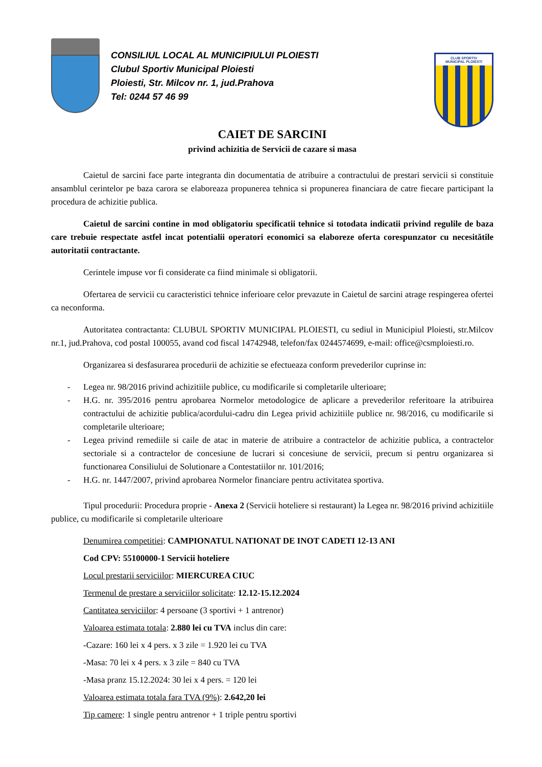CONSILIUL LOCAL AL MUNICIPIULUI PLOIESTI
Clubul Sportiv Municipal Ploiesti
Ploiesti, Str. Milcov nr. 1, jud.Prahova
Tel: 0244 57 46 99
CLUB SPORTIV
MUNICIPAL PLOIESTI
CAIET DE SARCINI
privind achizitia de Servicii de cazare si masa
Caietul de sarcini face parte integranta din documentatia de atribuire a contractului de prestari servicii si constituie ansamblul cerintelor pe baza carora se elaboreaza propunerea tehnica si propunerea financiara de catre fiecare participant la procedura de achizitie publica.
Caietul de sarcini contine in mod obligatoriu specificatii tehnice si totodata indicatii privind regulile de baza care trebuie respectate astfel incat potentialii operatori economici sa elaboreze oferta corespunzator cu necesitătile autoritatii contractante.
Cerintele impuse vor fi considerate ca fiind minimale si obligatorii.
Ofertarea de servicii cu caracteristici tehnice inferioare celor prevazute in Caietul de sarcini atrage respingerea ofertei ca neconforma.
Autoritatea contractanta: CLUBUL SPORTIV MUNICIPAL PLOIESTI, cu sediul in Municipiul Ploiesti, str.Milcov nr.1, jud.Prahova, cod postal 100055, avand cod fiscal 14742948, telefon/fax 0244574699, e-mail: office@csmploiesti.ro.
Organizarea si desfasurarea procedurii de achizitie se efectueaza conform prevederilor cuprinse in:
- Legea nr. 98/2016 privind achizitiile publice, cu modificarile si completarile ulterioare;
- H.G. nr. 395/2016 pentru aprobarea Normelor metodologice de aplicare a prevederilor referitoare la atribuirea contractului de achizitie publica/acordului-cadru din Legea privid achizitiile publice nr. 98/2016, cu modificarile si completarile ulterioare;
- Legea privind remediile si caile de atac in materie de atribuire a contractelor de achizitie publica, a contractelor sectoriale si a contractelor de concesiune de lucrari si concesiune de servicii, precum si pentru organizarea si functionarea Consiliului de Solutionare a Contestatiilor nr. 101/2016;
- H.G. nr. 1447/2007, privind aprobarea Normelor financiare pentru activitatea sportiva.
Tipul procedurii: Procedura proprie - Anexa 2 (Servicii hoteliere si restaurant) la Legea nr. 98/2016 privind achizitiile publice, cu modificarile si completarile ulterioare
Denumirea competitiei: CAMPIONATUL NATIONAT DE INOT CADETI 12-13 ANI
Cod CPV: 55100000-1 Servicii hoteliere
Locul prestarii serviciilor: MIERCUREA CIUC
Termenul de prestare a serviciilor solicitate: 12.12-15.12.2024
Cantitatea serviciilor: 4 persoane (3 sportivi + 1 antrenor)
Valoarea estimata totala: 2.880 lei cu TVA inclus din care:
-Cazare: 160 lei x 4 pers. x 3 zile = 1.920 lei cu TVA
-Masa: 70 lei x 4 pers. x 3 zile = 840 cu TVA
-Masa pranz 15.12.2024: 30 lei x 4 pers. = 120 lei
Valoarea estimata totala fara TVA (9%): 2.642,20 lei
Tip camere: 1 single pentru antrenor + 1 triple pentru sportivi